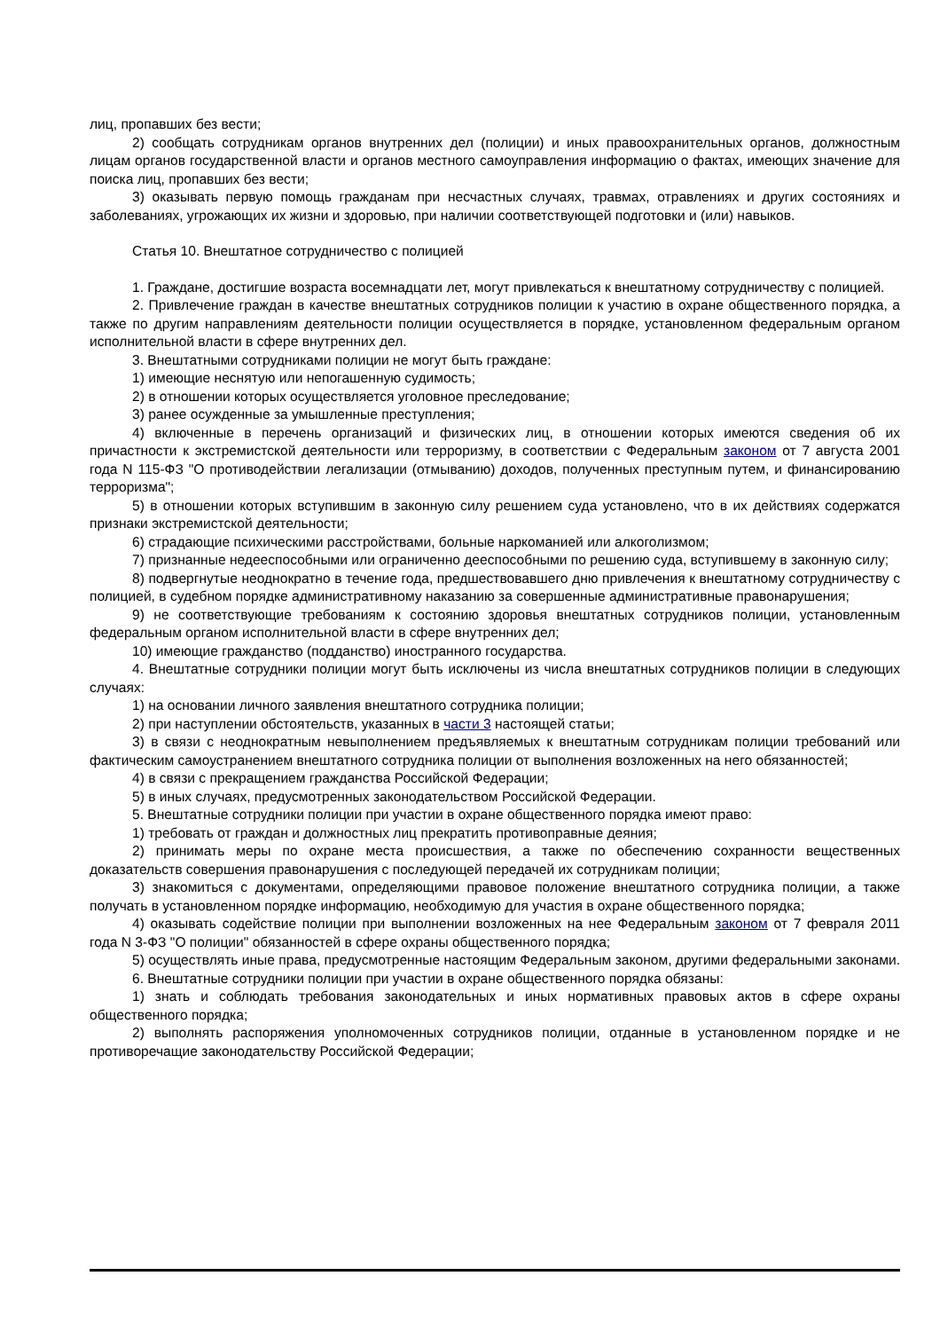лиц, пропавших без вести;
2) сообщать сотрудникам органов внутренних дел (полиции) и иных правоохранительных органов, должностным лицам органов государственной власти и органов местного самоуправления информацию о фактах, имеющих значение для поиска лиц, пропавших без вести;
3) оказывать первую помощь гражданам при несчастных случаях, травмах, отравлениях и других состояниях и заболеваниях, угрожающих их жизни и здоровью, при наличии соответствующей подготовки и (или) навыков.
Статья 10. Внештатное сотрудничество с полицией
1. Граждане, достигшие возраста восемнадцати лет, могут привлекаться к внештатному сотрудничеству с полицией.
2. Привлечение граждан в качестве внештатных сотрудников полиции к участию в охране общественного порядка, а также по другим направлениям деятельности полиции осуществляется в порядке, установленном федеральным органом исполнительной власти в сфере внутренних дел.
3. Внештатными сотрудниками полиции не могут быть граждане:
1) имеющие неснятую или непогашенную судимость;
2) в отношении которых осуществляется уголовное преследование;
3) ранее осужденные за умышленные преступления;
4) включенные в перечень организаций и физических лиц, в отношении которых имеются сведения об их причастности к экстремистской деятельности или терроризму, в соответствии с Федеральным законом от 7 августа 2001 года N 115-ФЗ "О противодействии легализации (отмыванию) доходов, полученных преступным путем, и финансированию терроризма";
5) в отношении которых вступившим в законную силу решением суда установлено, что в их действиях содержатся признаки экстремистской деятельности;
6) страдающие психическими расстройствами, больные наркоманией или алкоголизмом;
7) признанные недееспособными или ограниченно дееспособными по решению суда, вступившему в законную силу;
8) подвергнутые неоднократно в течение года, предшествовавшего дню привлечения к внештатному сотрудничеству с полицией, в судебном порядке административному наказанию за совершенные административные правонарушения;
9) не соответствующие требованиям к состоянию здоровья внештатных сотрудников полиции, установленным федеральным органом исполнительной власти в сфере внутренних дел;
10) имеющие гражданство (подданство) иностранного государства.
4. Внештатные сотрудники полиции могут быть исключены из числа внештатных сотрудников полиции в следующих случаях:
1) на основании личного заявления внештатного сотрудника полиции;
2) при наступлении обстоятельств, указанных в части 3 настоящей статьи;
3) в связи с неоднократным невыполнением предъявляемых к внештатным сотрудникам полиции требований или фактическим самоустранением внештатного сотрудника полиции от выполнения возложенных на него обязанностей;
4) в связи с прекращением гражданства Российской Федерации;
5) в иных случаях, предусмотренных законодательством Российской Федерации.
5. Внештатные сотрудники полиции при участии в охране общественного порядка имеют право:
1) требовать от граждан и должностных лиц прекратить противоправные деяния;
2) принимать меры по охране места происшествия, а также по обеспечению сохранности вещественных доказательств совершения правонарушения с последующей передачей их сотрудникам полиции;
3) знакомиться с документами, определяющими правовое положение внештатного сотрудника полиции, а также получать в установленном порядке информацию, необходимую для участия в охране общественного порядка;
4) оказывать содействие полиции при выполнении возложенных на нее Федеральным законом от 7 февраля 2011 года N 3-ФЗ "О полиции" обязанностей в сфере охраны общественного порядка;
5) осуществлять иные права, предусмотренные настоящим Федеральным законом, другими федеральными законами.
6. Внештатные сотрудники полиции при участии в охране общественного порядка обязаны:
1) знать и соблюдать требования законодательных и иных нормативных правовых актов в сфере охраны общественного порядка;
2) выполнять распоряжения уполномоченных сотрудников полиции, отданные в установленном порядке и не противоречащие законодательству Российской Федерации;